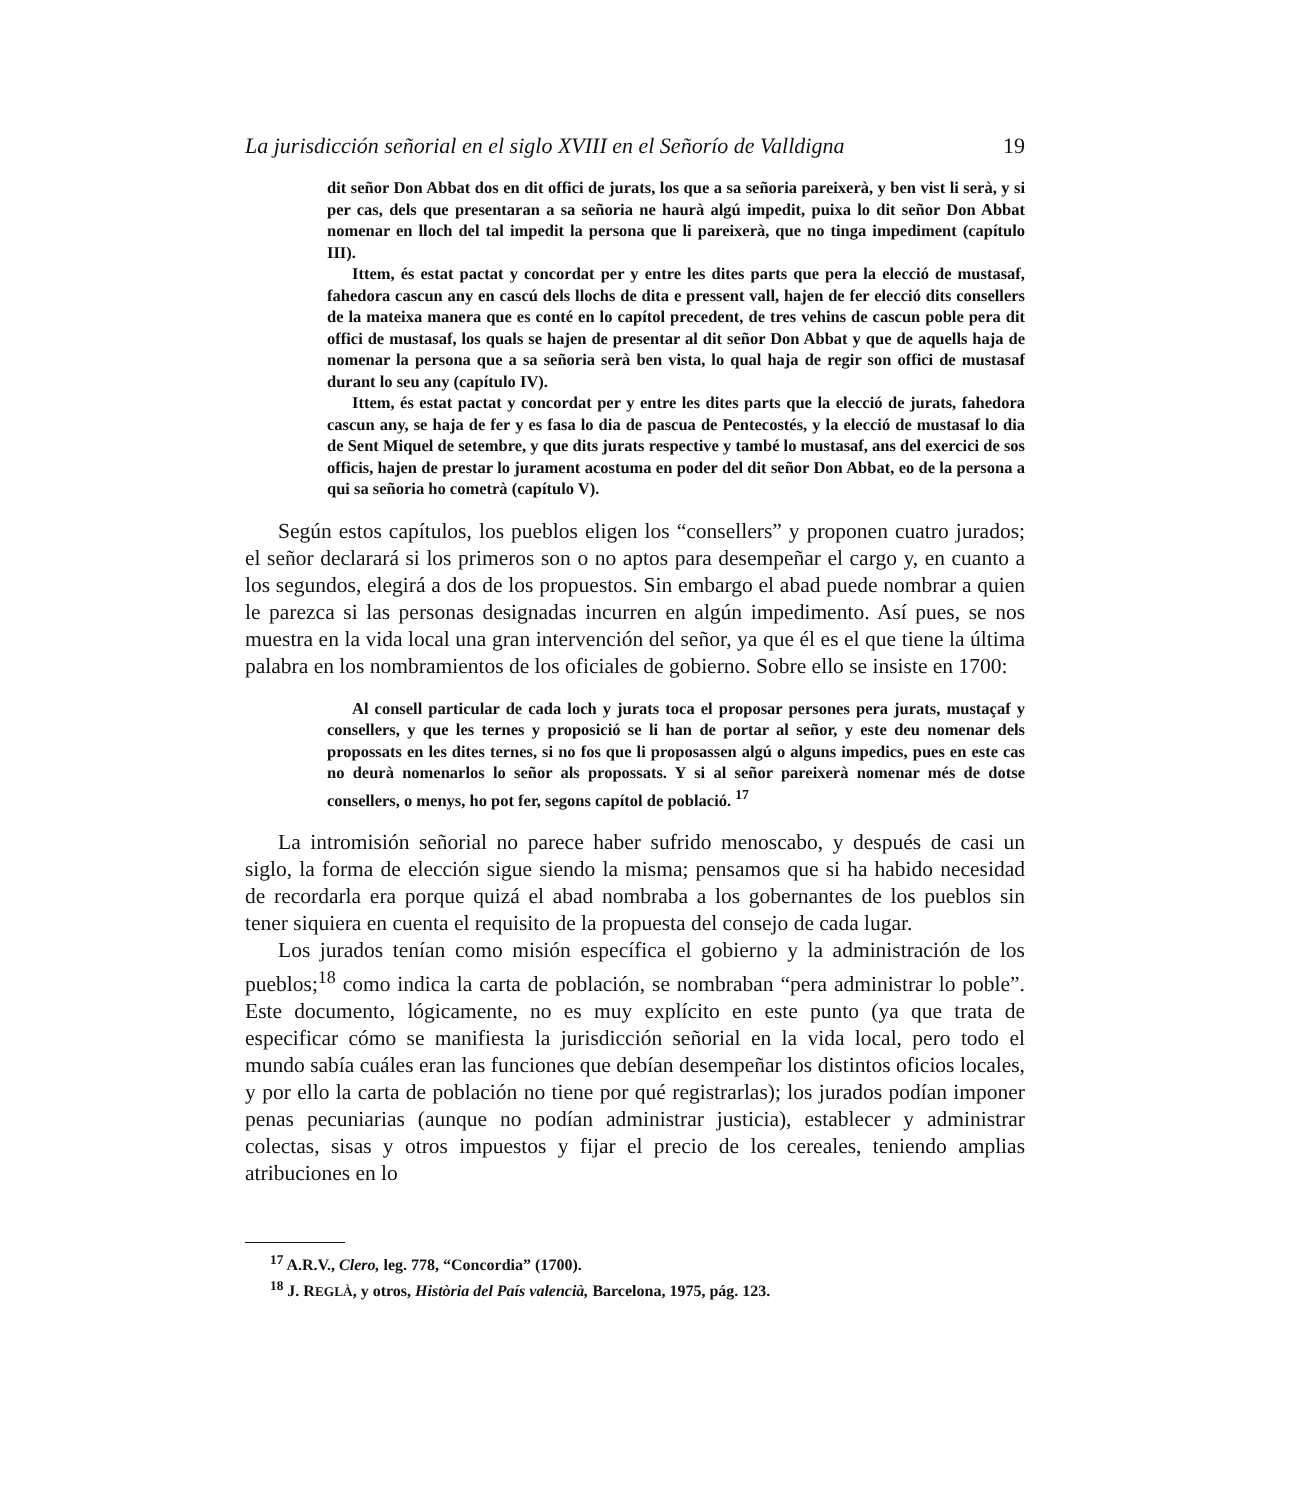La jurisdicción señorial en el siglo XVIII en el Señorío de Valldigna 19
dit señor Don Abbat dos en dit offici de jurats, los que a sa señoria pareixerà, y ben vist li serà, y si per cas, dels que presentaran a sa señoria ne haurà algú impedit, puixa lo dit señor Don Abbat nomenar en lloch del tal impedit la persona que li pareixerà, que no tinga impediment (capítulo III).
Ittem, és estat pactat y concordat per y entre les dites parts que pera la elecció de mustasaf, fahedora cascun any en cascú dels llochs de dita e pressent vall, hajen de fer elecció dits consellers de la mateixa manera que es conté en lo capítol precedent, de tres vehins de cascun poble pera dit offici de mustasaf, los quals se hajen de presentar al dit señor Don Abbat y que de aquells haja de nomenar la persona que a sa señoria serà ben vista, lo qual haja de regir son offici de mustasaf durant lo seu any (capítulo IV).
Ittem, és estat pactat y concordat per y entre les dites parts que la elecció de jurats, fahedora cascun any, se haja de fer y es fasa lo dia de pascua de Pentecostés, y la elecció de mustasaf lo dia de Sent Miquel de setembre, y que dits jurats respective y també lo mustasaf, ans del exercici de sos officis, hajen de prestar lo jurament acostuma en poder del dit señor Don Abbat, eo de la persona a qui sa señoria ho cometrà (capítulo V).
Según estos capítulos, los pueblos eligen los “consellers” y proponen cuatro jurados; el señor declarará si los primeros son o no aptos para desempeñar el cargo y, en cuanto a los segundos, elegirá a dos de los propuestos. Sin embargo el abad puede nombrar a quien le parezca si las personas designadas incurren en algún impedimento. Así pues, se nos muestra en la vida local una gran intervención del señor, ya que él es el que tiene la última palabra en los nombramientos de los oficiales de gobierno. Sobre ello se insiste en 1700:
Al consell particular de cada loch y jurats toca el proposar persones pera jurats, mustaçaf y consellers, y que les ternes y proposició se li han de portar al señor, y este deu nomenar dels propossats en les dites ternes, si no fos que li proposassen algú o alguns impedics, pues en este cas no deurà nomenarlos lo señor als propossats. Y si al señor pareixerà nomenar més de dotse consellers, o menys, ho pot fer, segons capítol de població. <sup>17</sup>
La intromisión señorial no parece haber sufrido menoscabo, y después de casi un siglo, la forma de elección sigue siendo la misma; pensamos que si ha habido necesidad de recordarla era porque quizá el abad nombraba a los gobernantes de los pueblos sin tener siquiera en cuenta el requisito de la propuesta del consejo de cada lugar.
Los jurados tenían como misión específica el gobierno y la administración de los pueblos;<sup>18</sup> como indica la carta de población, se nombraban “pera administrar lo poble”. Este documento, lógicamente, no es muy explícito en este punto (ya que trata de especificar cómo se manifiesta la jurisdicción señorial en la vida local, pero todo el mundo sabía cuáles eran las funciones que debían desempeñar los distintos oficios locales, y por ello la carta de población no tiene por qué registrarlas); los jurados podían imponer penas pecuniarias (aunque no podían administrar justicia), establecer y administrar colectas, sisas y otros impuestos y fijar el precio de los cereales, teniendo amplias atribuciones en lo
<sup>17</sup> A.R.V., Clero, leg. 778, “Concordia” (1700).
<sup>18</sup> J. REGLÀ, y otros, Història del País valencià, Barcelona, 1975, pág. 123.